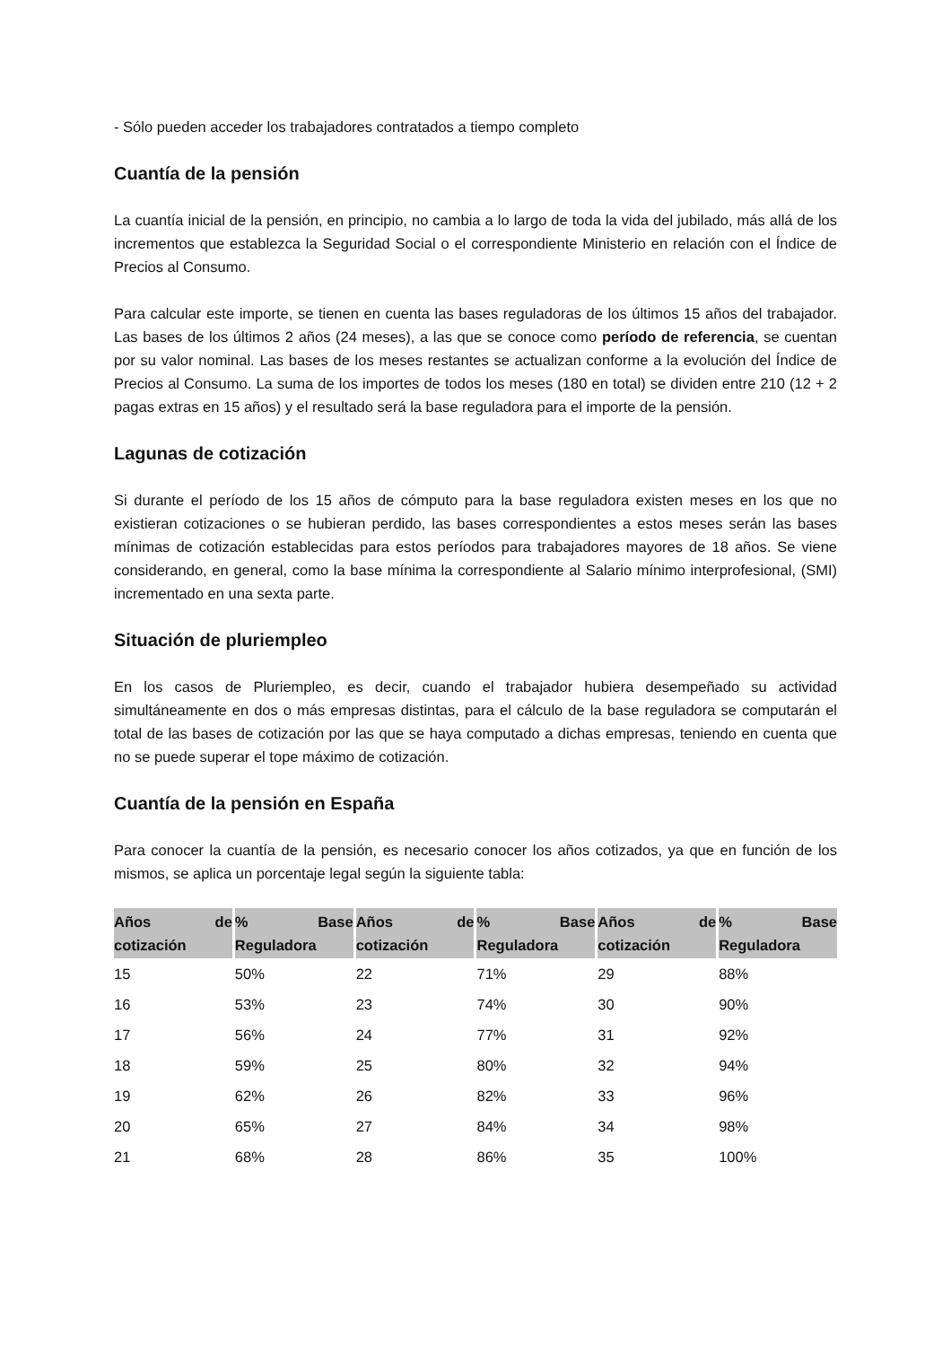- Sólo pueden acceder los trabajadores contratados a tiempo completo
Cuantía de la pensión
La cuantía inicial de la pensión, en principio, no cambia a lo largo de toda la vida del jubilado, más allá de los incrementos que establezca la Seguridad Social o el correspondiente Ministerio en relación con el Índice de Precios al Consumo.
Para calcular este importe, se tienen en cuenta las bases reguladoras de los últimos 15 años del trabajador. Las bases de los últimos 2 años (24 meses), a las que se conoce como período de referencia, se cuentan por su valor nominal. Las bases de los meses restantes se actualizan conforme a la evolución del Índice de Precios al Consumo. La suma de los importes de todos los meses (180 en total) se dividen entre 210 (12 + 2 pagas extras en 15 años) y el resultado será la base reguladora para el importe de la pensión.
Lagunas de cotización
Si durante el período de los 15 años de cómputo para la base reguladora existen meses en los que no existieran cotizaciones o se hubieran perdido, las bases correspondientes a estos meses serán las bases mínimas de cotización establecidas para estos períodos para trabajadores mayores de 18 años. Se viene considerando, en general, como la base mínima la correspondiente al Salario mínimo interprofesional, (SMI) incrementado en una sexta parte.
Situación de pluriempleo
En los casos de Pluriempleo, es decir, cuando el trabajador hubiera desempeñado su actividad simultáneamente en dos o más empresas distintas, para el cálculo de la base reguladora se computarán el total de las bases de cotización por las que se haya computado a dichas empresas, teniendo en cuenta que no se puede superar el tope máximo de cotización.
Cuantía de la pensión en España
Para conocer la cuantía de la pensión, es necesario conocer los años cotizados, ya que en función de los mismos, se aplica un porcentaje legal según la siguiente tabla:
| Años de cotización | % Base Reguladora | Años de cotización | % Base Reguladora | Años de cotización | % Base Reguladora |
| --- | --- | --- | --- | --- | --- |
| 15 | 50% | 22 | 71% | 29 | 88% |
| 16 | 53% | 23 | 74% | 30 | 90% |
| 17 | 56% | 24 | 77% | 31 | 92% |
| 18 | 59% | 25 | 80% | 32 | 94% |
| 19 | 62% | 26 | 82% | 33 | 96% |
| 20 | 65% | 27 | 84% | 34 | 98% |
| 21 | 68% | 28 | 86% | 35 | 100% |